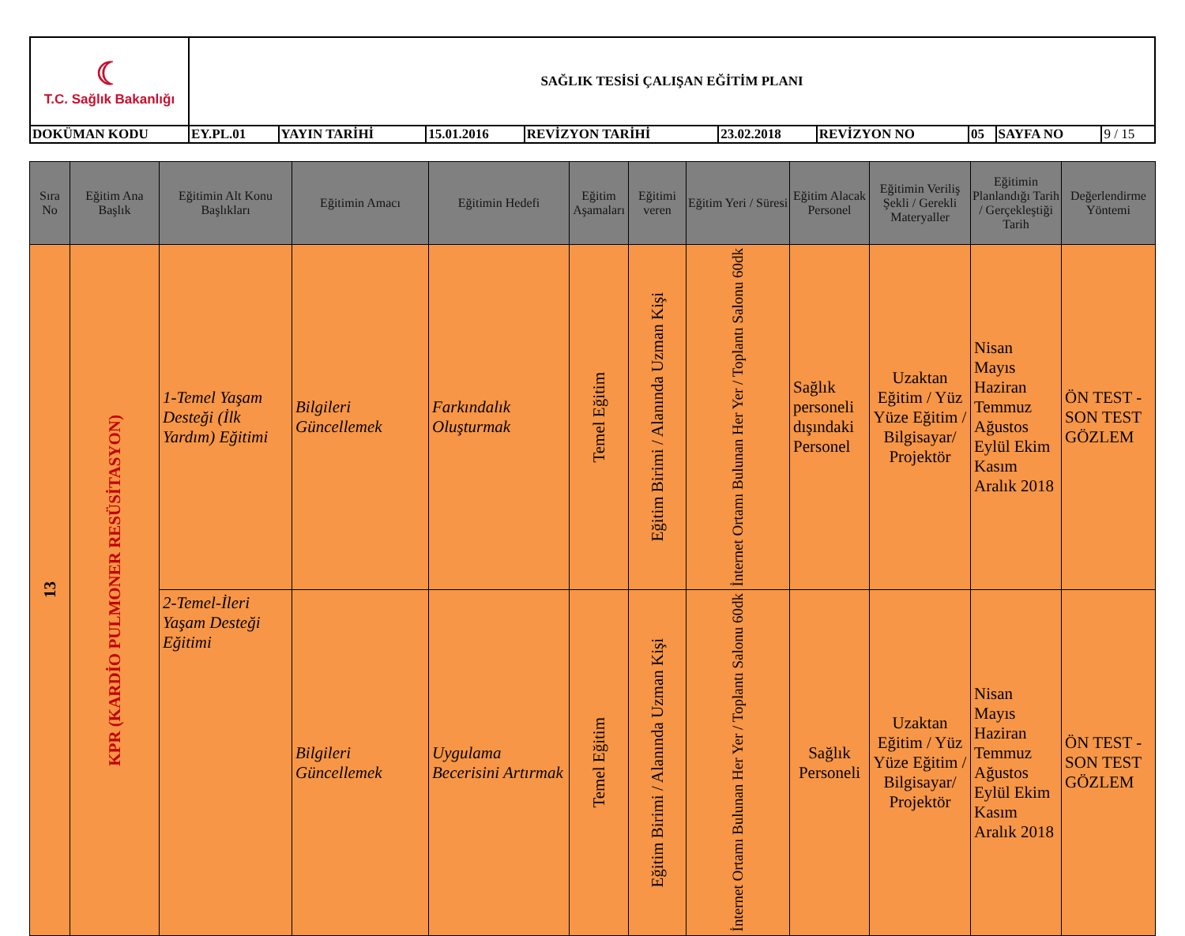| ☾ T.C. Sağlık Bakanlığı | SAĞLIK TESİSİ ÇALIŞAN EĞİTİM PLANI | | | | | | | | |
| DOKÜMAN KODU | EY.PL.01 | YAYIN TARİHİ | 15.01.2016 | REVİZYON TARİHİ | 23.02.2018 | REVİZYON NO | 05 | SAYFA NO | 9 / 15 |
| Sıra No | Eğitim Ana Başlık | Eğitimin Alt Konu Başlıkları | Eğitimin Amacı | Eğitimin Hedefi | Eğitim Aşamaları | Eğitimi veren | Eğitim Yeri / Süresi | Eğitim Alacak Personel | Eğitimin Veriliş Şekli / Gerekli Materyaller | Eğitimin Planlandığı Tarih / Gerçekleştiği Tarih | Değerlendirme Yöntemi |
| --- | --- | --- | --- | --- | --- | --- | --- | --- | --- | --- | --- |
| 13 | KPR (KARDİO PULMONER RESÜSİTASYON) | 1-Temel Yaşam Desteği (İlk Yardım) Eğitimi | Bilgileri Güncellemek | Farkındalık Oluşturmak | Temel Eğitim | Eğitim Birimi / Alanında Uzman Kişi | İnternet Ortamı Bulunan Her Yer / Toplantı Salonu 60dk | Sağlık personeli dışındaki Personel | Uzaktan Eğitim / Yüz Yüze Eğitim / Bilgisayar/ Projektör | Nisan Mayıs Haziran Temmuz Ağustos Eylül Ekim Kasım Aralık 2018 | ÖN TEST - SON TEST GÖZLEM |
| | | 2-Temel-İleri Yaşam Desteği Eğitimi | Bilgileri Güncellemek | Uygulama Becerisini Artırmak | Temel Eğitim | Eğitim Birimi / Alanında Uzman Kişi | İnternet Ortamı Bulunan Her Yer / Toplantı Salonu 60dk | Sağlık Personeli | Uzaktan Eğitim / Yüz Yüze Eğitim / Bilgisayar/ Projektör | Nisan Mayıs Haziran Temmuz Ağustos Eylül Ekim Kasım Aralık 2018 | ÖN TEST - SON TEST GÖZLEM |